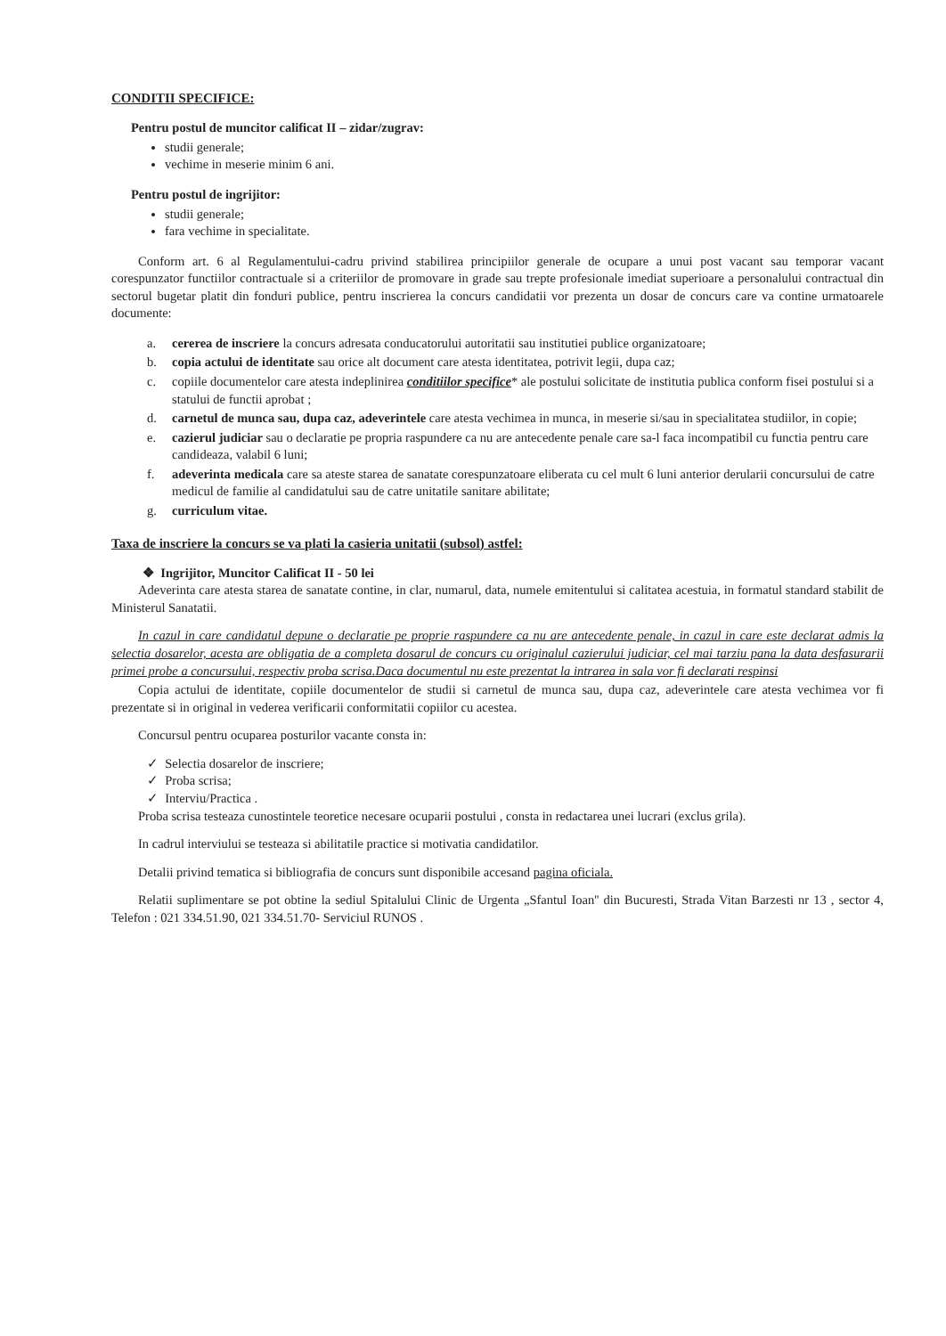CONDITII SPECIFICE:
Pentru postul de muncitor calificat II – zidar/zugrav:
studii generale;
vechime in meserie minim 6 ani.
Pentru postul de ingrijitor:
studii generale;
fara vechime in specialitate.
Conform art. 6 al Regulamentului-cadru privind stabilirea principiilor generale de ocupare a unui post vacant sau temporar vacant corespunzator functiilor contractuale si a criteriilor de promovare in grade sau trepte profesionale imediat superioare a personalului contractual din sectorul bugetar platit din fonduri publice, pentru inscrierea la concurs candidatii vor prezenta un dosar de concurs care va contine urmatoarele documente:
a. cererea de inscriere la concurs adresata conducatorului autoritatii sau institutiei publice organizatoare;
b. copia actului de identitate sau orice alt document care atesta identitatea, potrivit legii, dupa caz;
c. copiile documentelor care atesta indeplinirea conditiilor specifice* ale postului solicitate de institutia publica conform fisei postului si a statului de functii aprobat ;
d. carnetul de munca sau, dupa caz, adeverintele care atesta vechimea in munca, in meserie si/sau in specialitatea studiilor, in copie;
e. cazierul judiciar sau o declaratie pe propria raspundere ca nu are antecedente penale care sa-l faca incompatibil cu functia pentru care candideaza, valabil 6 luni;
f. adeverinta medicala care sa ateste starea de sanatate corespunzatoare eliberata cu cel mult 6 luni anterior derularii concursului de catre medicul de familie al candidatului sau de catre unitatile sanitare abilitate;
g. curriculum vitae.
Taxa de inscriere la concurs se va plati la casieria unitatii (subsol) astfel:
❖ Ingrijitor, Muncitor Calificat II - 50 lei
Adeverinta care atesta starea de sanatate contine, in clar, numarul, data, numele emitentului si calitatea acestuia, in formatul standard stabilit de Ministerul Sanatatii.
In cazul in care candidatul depune o declaratie pe proprie raspundere ca nu are antecedente penale, in cazul in care este declarat admis la selectia dosarelor, acesta are obligatia de a completa dosarul de concurs cu originalul cazierului judiciar, cel mai tarziu pana la data desfasurarii primei probe a concursului, respectiv proba scrisa.Daca documentul nu este prezentat la intrarea in sala vor fi declarati respinsi
Copia actului de identitate, copiile documentelor de studii si carnetul de munca sau, dupa caz, adeverintele care atesta vechimea vor fi prezentate si in original in vederea verificarii conformitatii copiilor cu acestea.
Concursul pentru ocuparea posturilor vacante consta in:
✓ Selectia dosarelor de inscriere;
✓ Proba scrisa;
✓ Interviu/Practica .
Proba scrisa testeaza cunostintele teoretice necesare ocuparii postului , consta in redactarea unei lucrari (exclus grila).
In cadrul interviului se testeaza si abilitatile practice si motivatia candidatilor.
Detalii privind tematica si bibliografia de concurs sunt disponibile accesand pagina oficiala.
Relatii suplimentare se pot obtine la sediul Spitalului Clinic de Urgenta „Sfantul Ioan'' din Bucuresti, Strada Vitan Barzesti nr 13 , sector 4, Telefon : 021 334.51.90, 021 334.51.70- Serviciul RUNOS .